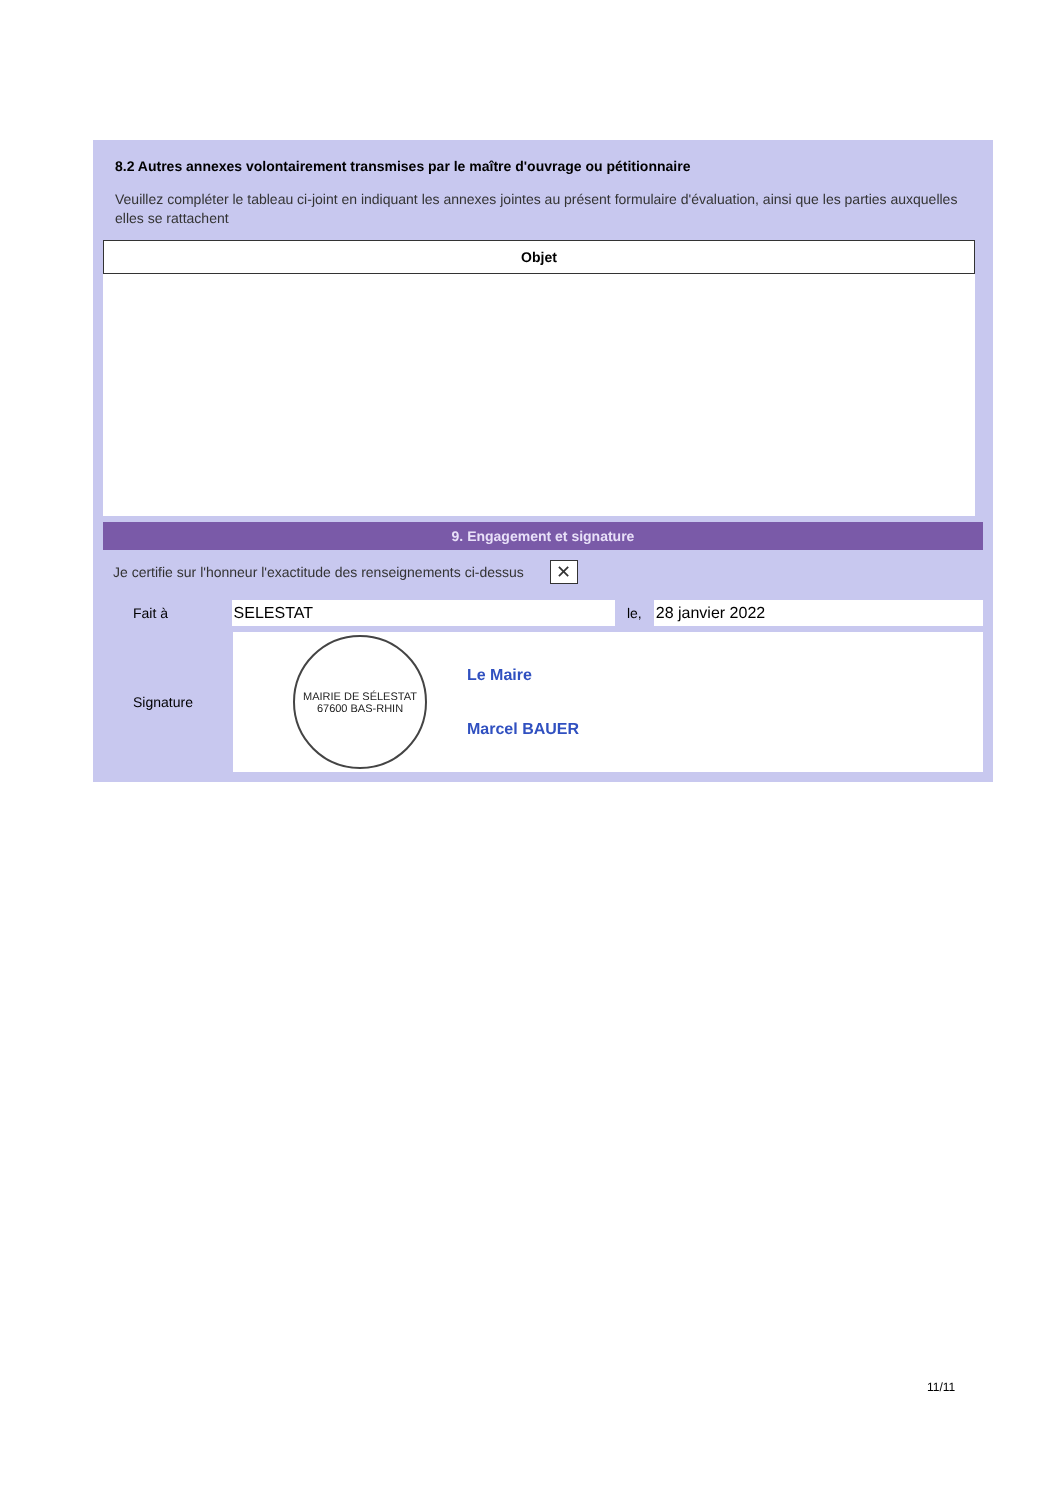8.2 Autres annexes volontairement transmises par le maître d'ouvrage ou pétitionnaire
Veuillez compléter le tableau ci-joint en indiquant les annexes jointes au présent formulaire d'évaluation, ainsi que les parties auxquelles elles se rattachent
| Objet |
| --- |
9. Engagement et signature
Je certifie sur l'honneur l'exactitude des renseignements ci-dessus
✕
Fait à SELESTAT le, 28 janvier 2022
Signature
MAIRIE DE SÉLESTAT
67600 BAS-RHIN
Le Maire
Marcel BAUER
11/11